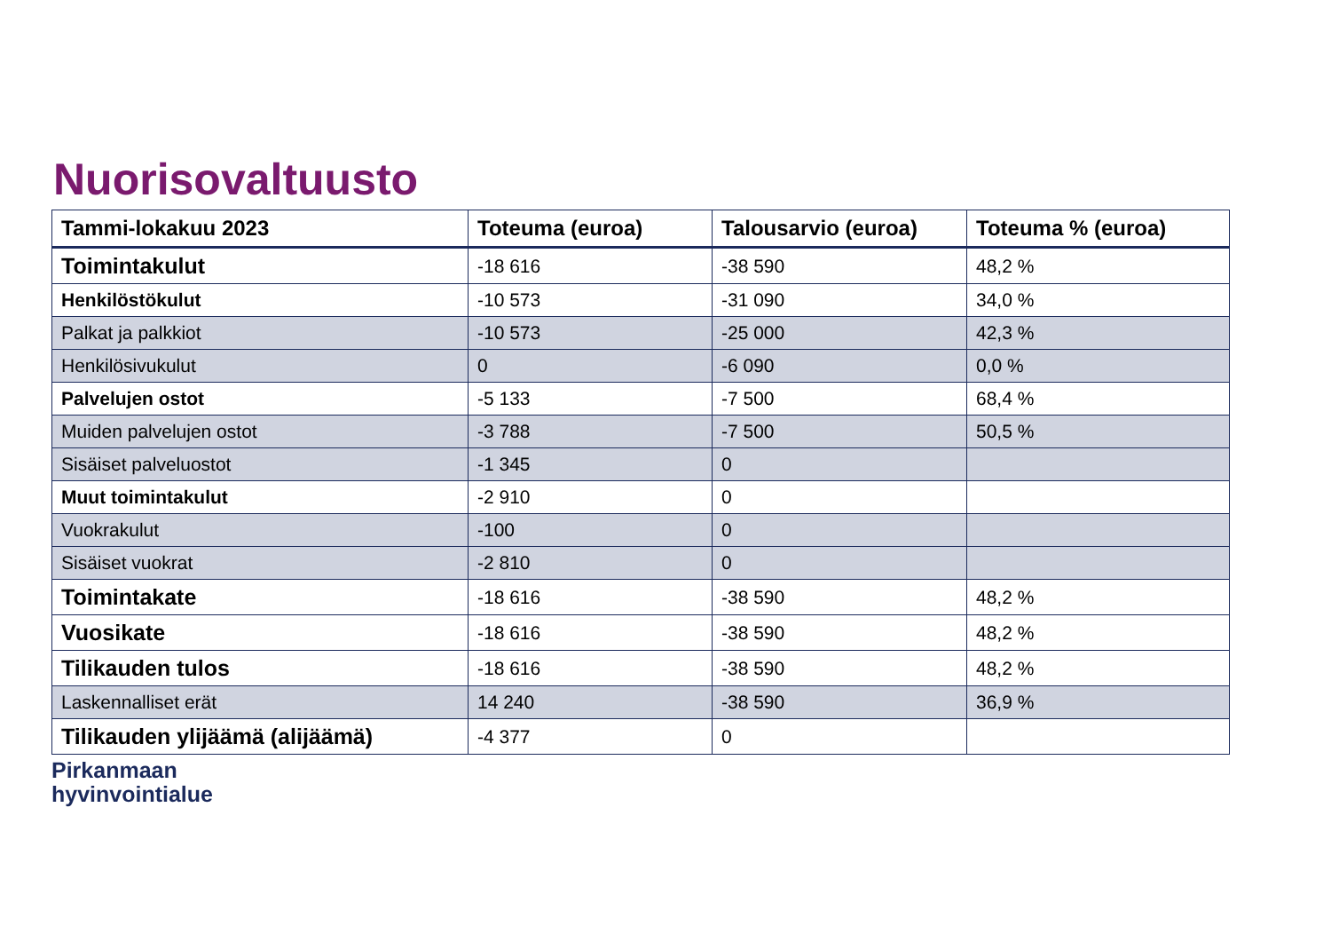Nuorisovaltuusto
| Tammi-lokakuu 2023 | Toteuma (euroa) | Talousarvio (euroa) | Toteuma % (euroa) |
| --- | --- | --- | --- |
| Toimintakulut | -18 616 | -38 590 | 48,2 % |
| Henkilöstökulut | -10 573 | -31 090 | 34,0 % |
| Palkat ja palkkiot | -10 573 | -25 000 | 42,3 % |
| Henkilösivukulut | 0 | -6 090 | 0,0 % |
| Palvelujen ostot | -5 133 | -7 500 | 68,4 % |
| Muiden palvelujen ostot | -3 788 | -7 500 | 50,5 % |
| Sisäiset palveluostot | -1 345 | 0 | |
| Muut toimintakulut | -2 910 | 0 | |
| Vuokrakulut | -100 | 0 | |
| Sisäiset vuokrat | -2 810 | 0 | |
| Toimintakate | -18 616 | -38 590 | 48,2 % |
| Vuosikate | -18 616 | -38 590 | 48,2 % |
| Tilikauden tulos | -18 616 | -38 590 | 48,2 % |
| Laskennalliset erät | 14 240 | -38 590 | 36,9 % |
| Tilikauden ylijäämä (alijäämä) | -4 377 | 0 | |
Pirkanmaan
hyvinvointialue